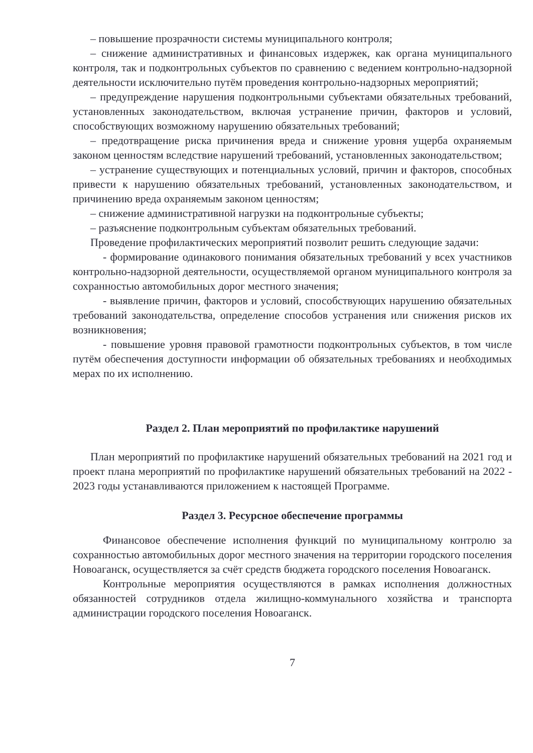– повышение прозрачности системы муниципального контроля;
– снижение административных и финансовых издержек, как органа муниципального контроля, так и подконтрольных субъектов по сравнению с ведением контрольно-надзорной деятельности исключительно путём проведения контрольно-надзорных мероприятий;
– предупреждение нарушения подконтрольными субъектами обязательных требований, установленных законодательством, включая устранение причин, факторов и условий, способствующих возможному нарушению обязательных требований;
– предотвращение риска причинения вреда и снижение уровня ущерба охраняемым законом ценностям вследствие нарушений требований, установленных законодательством;
– устранение существующих и потенциальных условий, причин и факторов, способных привести к нарушению обязательных требований, установленных законодательством, и причинению вреда охраняемым законом ценностям;
– снижение административной нагрузки на подконтрольные субъекты;
– разъяснение подконтрольным субъектам обязательных требований.
Проведение профилактических мероприятий позволит решить следующие задачи:
- формирование одинакового понимания обязательных требований у всех участников контрольно-надзорной деятельности, осуществляемой органом муниципального контроля за сохранностью автомобильных дорог местного значения;
- выявление причин, факторов и условий, способствующих нарушению обязательных требований законодательства, определение способов устранения или снижения рисков их возникновения;
- повышение уровня правовой грамотности подконтрольных субъектов, в том числе путём обеспечения доступности информации об обязательных требованиях и необходимых мерах по их исполнению.
Раздел 2. План мероприятий по профилактике нарушений
План мероприятий по профилактике нарушений обязательных требований на 2021 год и проект плана мероприятий по профилактике нарушений обязательных требований на 2022 - 2023 годы устанавливаются приложением к настоящей Программе.
Раздел 3. Ресурсное обеспечение программы
Финансовое обеспечение исполнения функций по муниципальному контролю за сохранностью автомобильных дорог местного значения на территории городского поселения Новоаганск, осуществляется за счёт средств бюджета городского поселения Новоаганск.
Контрольные мероприятия осуществляются в рамках исполнения должностных обязанностей сотрудников отдела жилищно-коммунального хозяйства и транспорта администрации городского поселения Новоаганск.
7